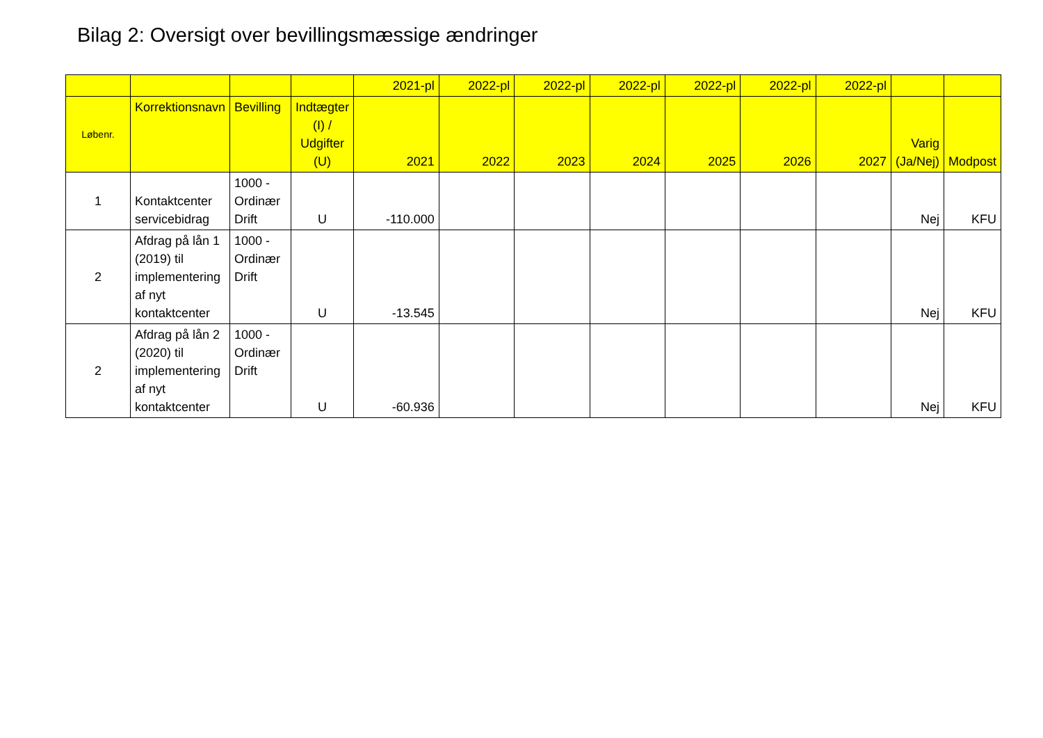Bilag 2: Oversigt over bevillingsmæssige ændringer
| | | | | 2021-pl | 2022-pl | 2022-pl | 2022-pl | 2022-pl | 2022-pl | 2022-pl | | |
| --- | --- | --- | --- | --- | --- | --- | --- | --- | --- | --- | --- | --- |
| Løbenr. | Korrektionsnavn | Bevilling | Indtægter (I) / Udgifter (U) | 2021 | 2022 | 2023 | 2024 | 2025 | 2026 | 2027 | Varig (Ja/Nej) | Modpost |
| 1 | Kontaktcenter servicebidrag | 1000 - Ordinær Drift | U | -110.000 | | | | | | | Nej | KFU |
| 2 | Afdrag på lån 1 (2019) til implementering af nyt kontaktcenter | 1000 - Ordinær Drift | U | -13.545 | | | | | | | Nej | KFU |
| 2 | Afdrag på lån 2 (2020) til implementering af nyt kontaktcenter | 1000 - Ordinær Drift | U | -60.936 | | | | | | | Nej | KFU |